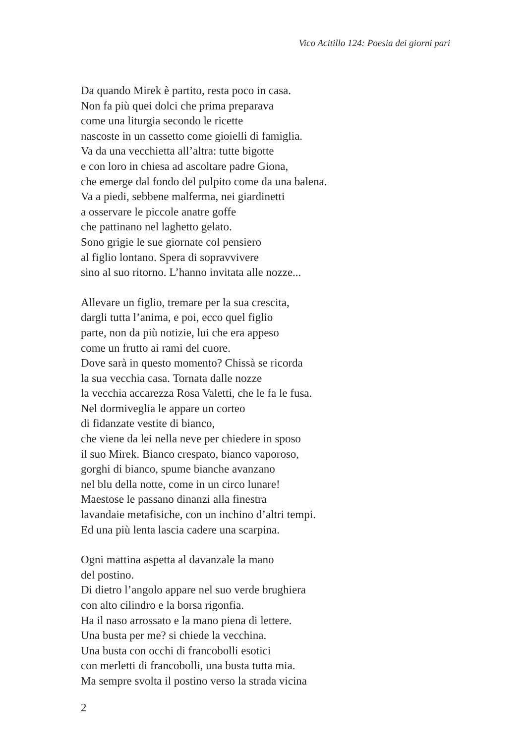Vico Acitillo 124: Poesia dei giorni pari
Da quando Mirek è partito, resta poco in casa.
Non fa più quei dolci che prima preparava
come una liturgia secondo le ricette
nascoste in un cassetto come gioielli di famiglia.
Va da una vecchietta all’altra: tutte bigotte
e con loro in chiesa ad ascoltare padre Giona,
che emerge dal fondo del pulpito come da una balena.
Va a piedi, sebbene malferma, nei giardinetti
a osservare le piccole anatre goffe
che pattinano nel laghetto gelato.
Sono grigie le sue giornate col pensiero
al figlio lontano. Spera di sopravvivere
sino al suo ritorno. L’hanno invitata alle nozze...
Allevare un figlio, tremare per la sua crescita,
dargli tutta l’anima, e poi, ecco quel figlio
parte, non da più notizie, lui che era appeso
come un frutto ai rami del cuore.
Dove sarà in questo momento? Chissà se ricorda
la sua vecchia casa. Tornata dalle nozze
la vecchia accarezza Rosa Valetti, che le fa le fusa.
Nel dormiveglia le appare un corteo
di fidanzate vestite di bianco,
che viene da lei nella neve per chiedere in sposo
il suo Mirek. Bianco crespato, bianco vaporoso,
gorghi di bianco, spume bianche avanzano
nel blu della notte, come in un circo lunare!
Maestose le passano dinanzi alla finestra
lavandaie metafisiche, con un inchino d’altri tempi.
Ed una più lenta lascia cadere una scarpina.
Ogni mattina aspetta al davanzale la mano
del postino.
Di dietro l’angolo appare nel suo verde brughiera
con alto cilindro e la borsa rigonfia.
Ha il naso arrossato e la mano piena di lettere.
Una busta per me? si chiede la vecchina.
Una busta con occhi di francobolli esotici
con merletti di francobolli, una busta tutta mia.
Ma sempre svolta il postino verso la strada vicina
2